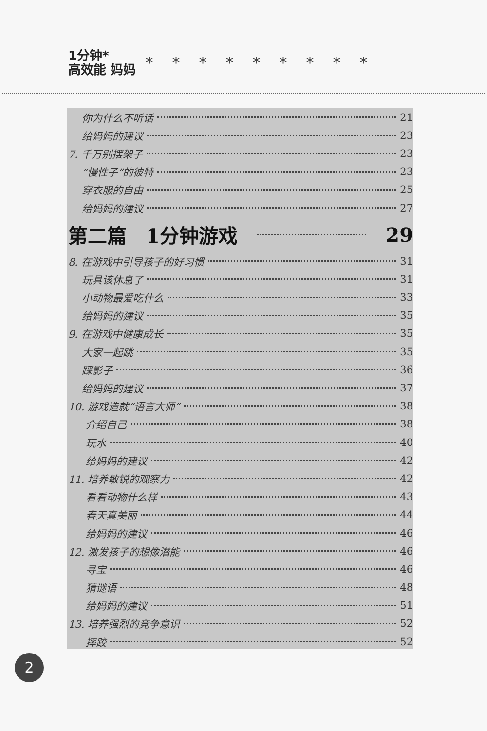1分钟*
高效能 妈妈
*********
你为什么不听话 21
给妈妈的建议 23
7. 千万别摆架子 23
“慢性子”的彼特 23
穿衣服的自由 25
给妈妈的建议 27
第二篇　1分钟游戏 29
8. 在游戏中引导孩子的好习惯 31
玩具该休息了 31
小动物最爱吃什么 33
给妈妈的建议 35
9. 在游戏中健康成长 35
大家一起跳 35
踩影子 36
给妈妈的建议 37
10. 游戏造就“语言大师” 38
介绍自己 38
玩水 40
给妈妈的建议 42
11. 培养敏锐的观察力 42
看看动物什么样 43
春天真美丽 44
给妈妈的建议 46
12. 激发孩子的想像潜能 46
寻宝 46
猜谜语 48
给妈妈的建议 51
13. 培养强烈的竞争意识 52
摔跤 52
2